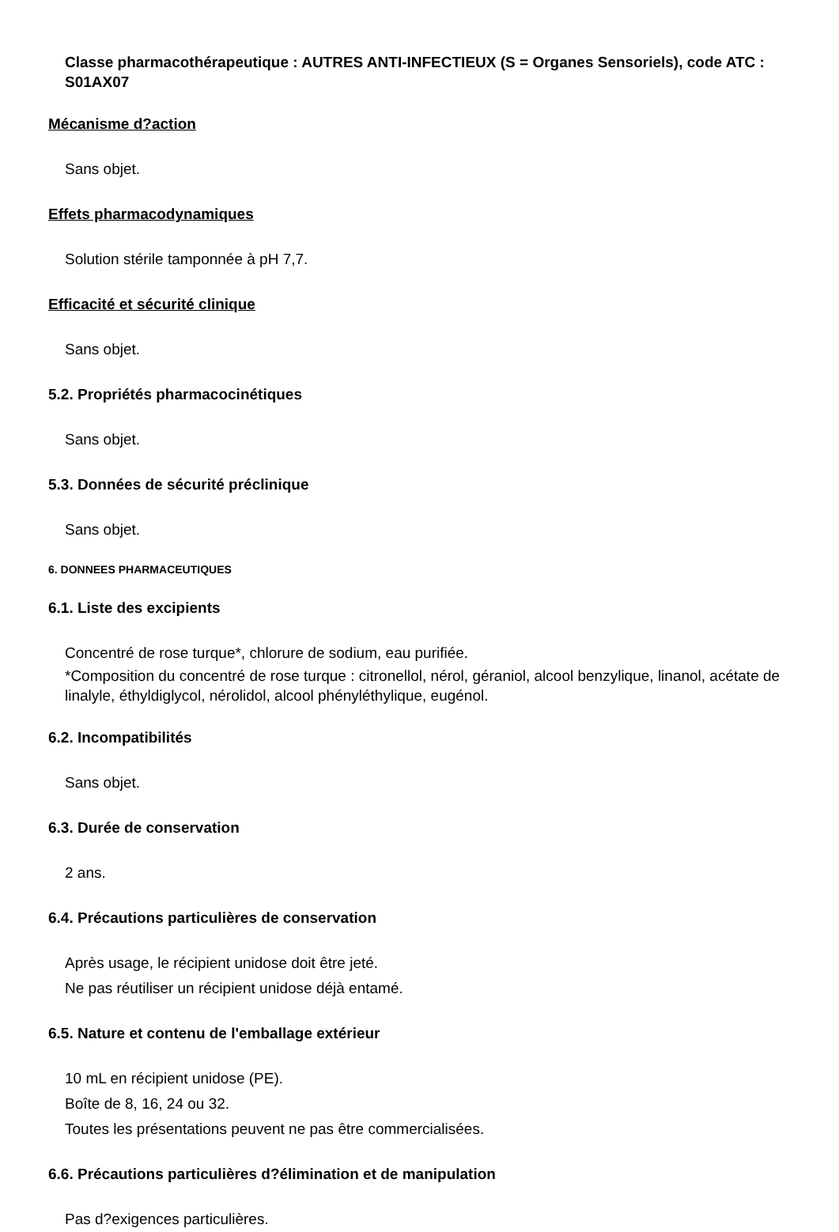Classe pharmacothérapeutique : AUTRES ANTI-INFECTIEUX (S = Organes Sensoriels), code ATC : S01AX07
Mécanisme d?action
Sans objet.
Effets pharmacodynamiques
Solution stérile tamponnée à pH 7,7.
Efficacité et sécurité clinique
Sans objet.
5.2. Propriétés pharmacocinétiques
Sans objet.
5.3. Données de sécurité préclinique
Sans objet.
6. DONNEES PHARMACEUTIQUES
6.1. Liste des excipients
Concentré de rose turque*, chlorure de sodium, eau purifiée.
*Composition du concentré de rose turque : citronellol, nérol, géraniol, alcool benzylique, linanol, acétate de linalyle, éthyldiglycol, nérolidol, alcool phényléthylique, eugénol.
6.2. Incompatibilités
Sans objet.
6.3. Durée de conservation
2 ans.
6.4. Précautions particulières de conservation
Après usage, le récipient unidose doit être jeté.
Ne pas réutiliser un récipient unidose déjà entamé.
6.5. Nature et contenu de l'emballage extérieur
10 mL en récipient unidose (PE).
Boîte de 8, 16, 24 ou 32.
Toutes les présentations peuvent ne pas être commercialisées.
6.6. Précautions particulières d?élimination et de manipulation
Pas d?exigences particulières.